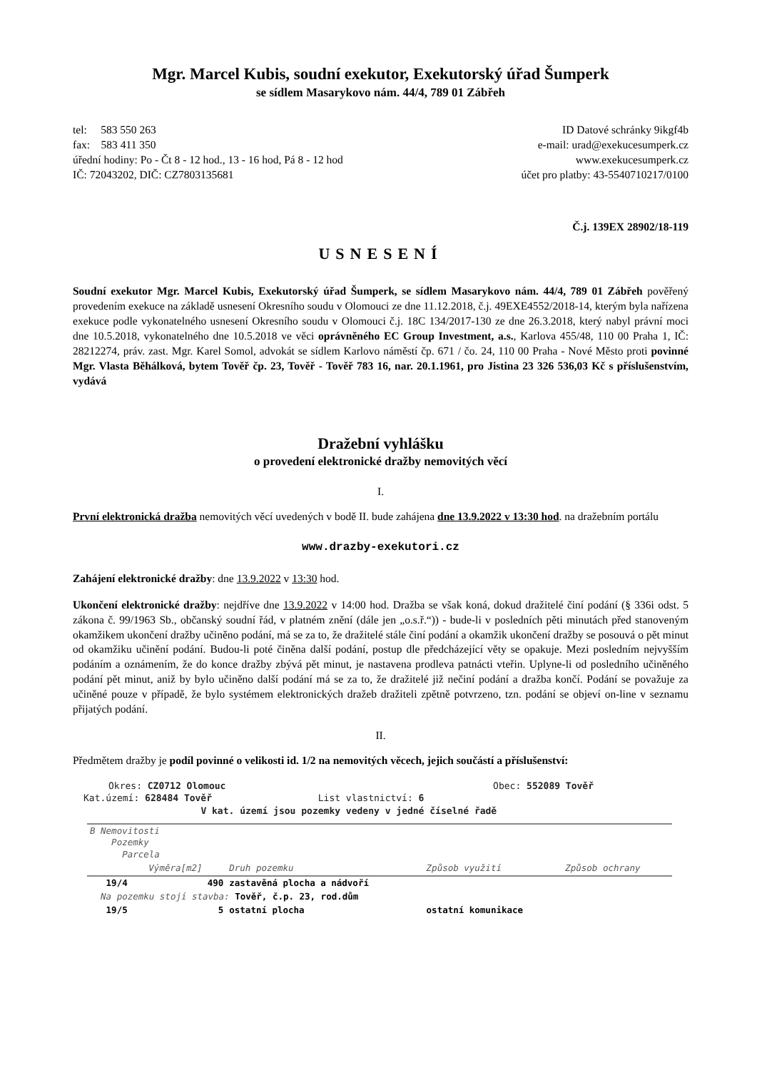Mgr. Marcel Kubis, soudní exekutor, Exekutorský úřad Šumperk
se sídlem Masarykovo nám. 44/4, 789 01 Zábřeh
tel: 583 550 263
fax: 583 411 350
úřední hodiny: Po - Čt 8 - 12 hod., 13 - 16 hod, Pá 8 - 12 hod
IČ: 72043202, DIČ: CZ7803135681
ID Datové schránky 9ikgf4b
e-mail: urad@exekucesumperk.cz
www.exekucesumperk.cz
účet pro platby: 43-5540710217/0100
Č.j. 139EX 28902/18-119
USNESENÍ
Soudní exekutor Mgr. Marcel Kubis, Exekutorský úřad Šumperk, se sídlem Masarykovo nám. 44/4, 789 01 Zábřeh pověřený provedením exekuce na základě usnesení Okresního soudu v Olomouci ze dne 11.12.2018, č.j. 49EXE4552/2018-14, kterým byla nařízena exekuce podle vykonatelného usnesení Okresního soudu v Olomouci č.j. 18C 134/2017-130 ze dne 26.3.2018, který nabyl právní moci dne 10.5.2018, vykonatelného dne 10.5.2018 ve věci oprávněného EC Group Investment, a.s., Karlova 455/48, 110 00 Praha 1, IČ: 28212274, práv. zast. Mgr. Karel Somol, advokát se sídlem Karlovo náměstí čp. 671 / čo. 24, 110 00 Praha - Nové Město proti povinné Mgr. Vlasta Běhálková, bytem Tověř čp. 23, Tověř - Tověř 783 16, nar. 20.1.1961, pro Jistina 23 326 536,03 Kč s příslušenstvím, vydává
Dražební vyhlášku
o provedení elektronické dražby nemovitých věcí
I.
První elektronická dražba nemovitých věcí uvedených v bodě II. bude zahájena dne 13.9.2022 v 13:30 hod. na dražebním portálu
www.drazby-exekutori.cz
Zahájení elektronické dražby: dne 13.9.2022 v 13:30 hod.
Ukončení elektronické dražby: nejdříve dne 13.9.2022 v 14:00 hod. Dražba se však koná, dokud dražitelé činí podání (§ 336i odst. 5 zákona č. 99/1963 Sb., občanský soudní řád, v platném znění (dále jen „o.s.ř.“)) - bude-li v posledních pěti minutách před stanoveným okamžikem ukončení dražby učiněno podání, má se za to, že dražitelé stále činí podání a okamžik ukončení dražby se posouvá o pět minut od okamžiku učinění podání. Budou-li poté činěna další podání, postup dle předcházející věty se opakuje. Mezi posledním nejvyšším podáním a oznámením, že do konce dražby zbývá pět minut, je nastavena prodleva patnácti vteřin. Uplyne-li od posledního učiněného podání pět minut, aniž by bylo učiněno další podání má se za to, že dražitelé již nečiní podání a dražba končí. Podání se považuje za učiněné pouze v případě, že bylo systémem elektronických dražeb dražiteli zpětně potvrzeno, tzn. podání se objeví on-line v seznamu přijatých podání.
II.
Předmětem dražby je podíl povinné o velikosti id. 1/2 na nemovitých věcech, jejich součástí a příslušenství:
Okres: CZ0712 Olomouc Obec: 552089 Tověř
Kat.území: 628484 Tověř List vlastnictví: 6
V kat. území jsou pozemky vedeny v jedné číselné řadě
| B Nemovitosti Pozemky Parcela | | | | |
| --- | --- | --- | --- | --- |
| | Výměra[m2] | Druh pozemku | Způsob využití | Způsob ochrany |
| 19/4 | 490 | zastavěná plocha a nádvoří | | |
| Na pozemku stojí stavba: Tověř, č.p. 23, rod.dům | | | | |
| 19/5 | 5 | ostatní plocha | ostatní komunikace | |